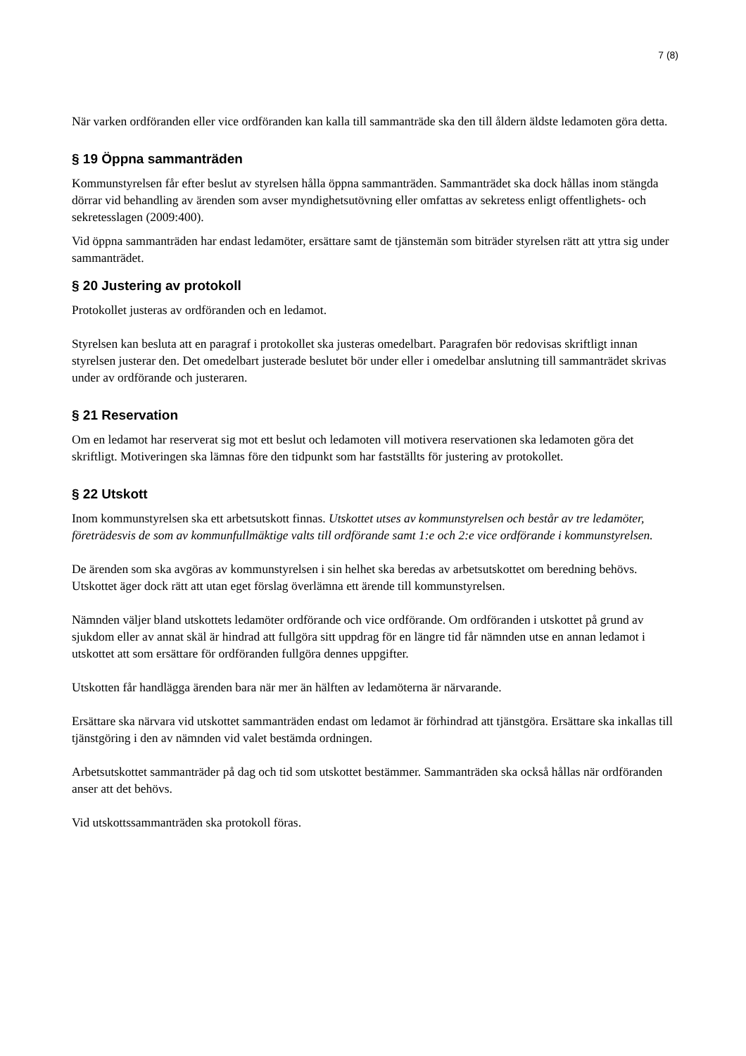7 (8)
När varken ordföranden eller vice ordföranden kan kalla till sammanträde ska den till åldern äldste ledamoten göra detta.
§ 19 Öppna sammanträden
Kommunstyrelsen får efter beslut av styrelsen hålla öppna sammanträden. Sammanträdet ska dock hållas inom stängda dörrar vid behandling av ärenden som avser myndighetsutövning eller omfattas av sekretess enligt offentlighets- och sekretesslagen (2009:400).
Vid öppna sammanträden har endast ledamöter, ersättare samt de tjänstemän som biträder styrelsen rätt att yttra sig under sammanträdet.
§ 20 Justering av protokoll
Protokollet justeras av ordföranden och en ledamot.
Styrelsen kan besluta att en paragraf i protokollet ska justeras omedelbart. Paragrafen bör redovisas skriftligt innan styrelsen justerar den. Det omedelbart justerade beslutet bör under eller i omedelbar anslutning till sammanträdet skrivas under av ordförande och justeraren.
§ 21 Reservation
Om en ledamot har reserverat sig mot ett beslut och ledamoten vill motivera reservationen ska ledamoten göra det skriftligt. Motiveringen ska lämnas före den tidpunkt som har fastställts för justering av protokollet.
§ 22 Utskott
Inom kommunstyrelsen ska ett arbetsutskott finnas. Utskottet utses av kommunstyrelsen och består av tre ledamöter, företrädesvis de som av kommunfullmäktige valts till ordförande samt 1:e och 2:e vice ordförande i kommunstyrelsen.
De ärenden som ska avgöras av kommunstyrelsen i sin helhet ska beredas av arbetsutskottet om beredning behövs. Utskottet äger dock rätt att utan eget förslag överlämna ett ärende till kommunstyrelsen.
Nämnden väljer bland utskottets ledamöter ordförande och vice ordförande. Om ordföranden i utskottet på grund av sjukdom eller av annat skäl är hindrad att fullgöra sitt uppdrag för en längre tid får nämnden utse en annan ledamot i utskottet att som ersättare för ordföranden fullgöra dennes uppgifter.
Utskotten får handlägga ärenden bara när mer än hälften av ledamöterna är närvarande.
Ersättare ska närvara vid utskottet sammanträden endast om ledamot är förhindrad att tjänstgöra. Ersättare ska inkallas till tjänstgöring i den av nämnden vid valet bestämda ordningen.
Arbetsutskottet sammanträder på dag och tid som utskottet bestämmer. Sammanträden ska också hållas när ordföranden anser att det behövs.
Vid utskottssammanträden ska protokoll föras.